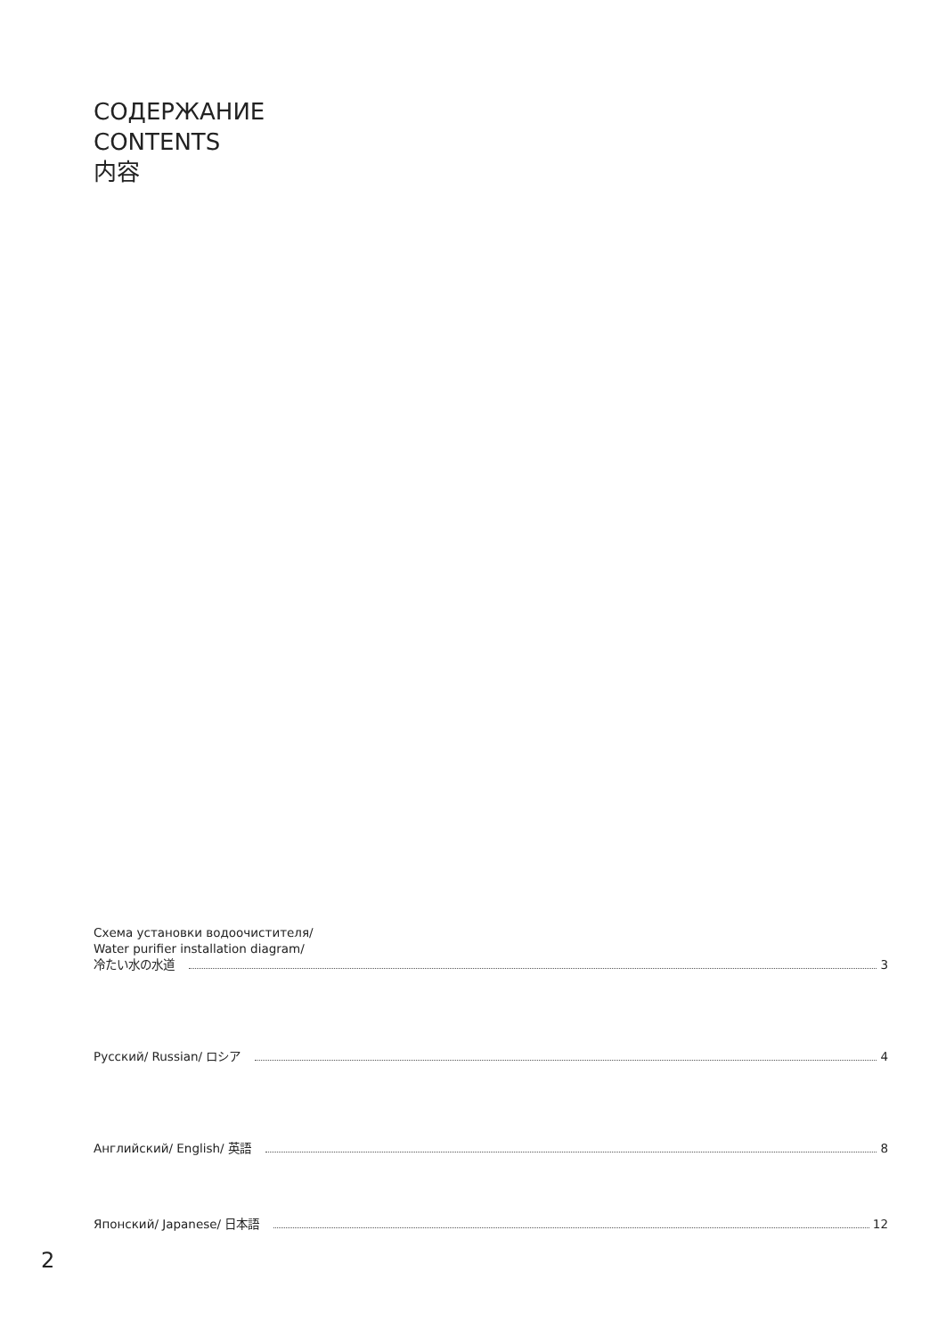СОДЕРЖАНИЕ
CONTENTS
内容
Схема установки водоочистителя/
Water purifier installation diagram/
冷たい水の水道 3
Русский/ Russian/ ロシア 4
Английский/ English/ 英語 8
Японский/ Japanese/ 日本語 12
2